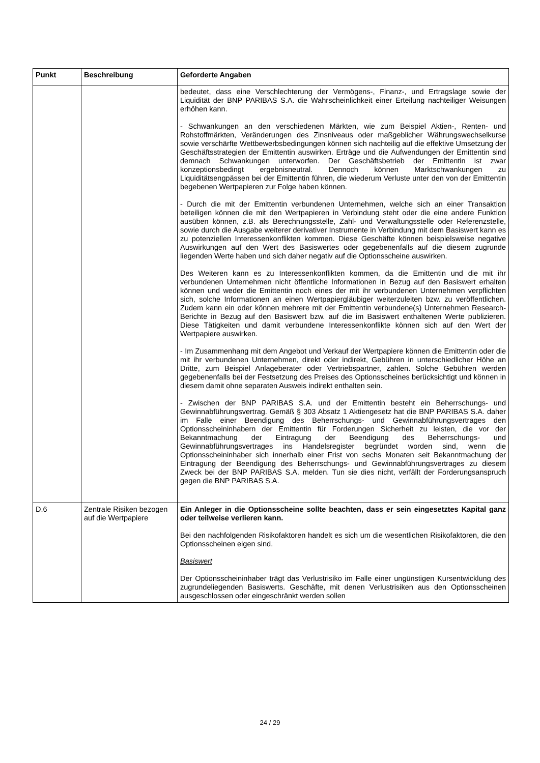| Punkt | Beschreibung | Geforderte Angaben |
| --- | --- | --- |
| | | bedeutet, dass eine Verschlechterung der Vermögens-, Finanz-, und Ertragslage sowie der Liquidität der BNP PARIBAS S.A. die Wahrscheinlichkeit einer Erteilung nachteiliger Weisungen erhöhen kann. - Schwankungen an den verschiedenen Märkten, wie zum Beispiel Aktien-, Renten- und Rohstoffmärkten, Veränderungen des Zinsniveaus oder maßgeblicher Währungswechselkurse sowie verschärfte Wettbewerbsbedingungen können sich nachteilig auf die effektive Umsetzung der Geschäftsstrategien der Emittentin auswirken. Erträge und die Aufwendungen der Emittentin sind demnach Schwankungen unterworfen. Der Geschäftsbetrieb der Emittentin ist zwar konzeptionsbedingt ergebnisneutral. Dennoch können Marktschwankungen zu Liquiditätsengpässen bei der Emittentin führen, die wiederum Verluste unter den von der Emittentin begebenen Wertpapieren zur Folge haben können. - Durch die mit der Emittentin verbundenen Unternehmen, welche sich an einer Transaktion beteiligen können die mit den Wertpapieren in Verbindung steht oder die eine andere Funktion ausüben können, z.B. als Berechnungsstelle, Zahl- und Verwaltungsstelle oder Referenzstelle, sowie durch die Ausgabe weiterer derivativer Instrumente in Verbindung mit dem Basiswert kann es zu potenziellen Interessenkonflikten kommen. Diese Geschäfte können beispielsweise negative Auswirkungen auf den Wert des Basiswertes oder gegebenenfalls auf die diesem zugrunde liegenden Werte haben und sich daher negativ auf die Optionsscheine auswirken. Des Weiteren kann es zu Interessenkonflikten kommen, da die Emittentin und die mit ihr verbundenen Unternehmen nicht öffentliche Informationen in Bezug auf den Basiswert erhalten können und weder die Emittentin noch eines der mit ihr verbundenen Unternehmen verpflichten sich, solche Informationen an einen Wertpapiergläubiger weiterzuleiten bzw. zu veröffentlichen. Zudem kann ein oder können mehrere mit der Emittentin verbundene(s) Unternehmen Research-Berichte in Bezug auf den Basiswert bzw. auf die im Basiswert enthaltenen Werte publizieren. Diese Tätigkeiten und damit verbundene Interessenkonflikte können sich auf den Wert der Wertpapiere auswirken. - Im Zusammenhang mit dem Angebot und Verkauf der Wertpapiere können die Emittentin oder die mit ihr verbundenen Unternehmen, direkt oder indirekt, Gebühren in unterschiedlicher Höhe an Dritte, zum Beispiel Anlageberater oder Vertriebspartner, zahlen. Solche Gebühren werden gegebenenfalls bei der Festsetzung des Preises des Optionsscheines berücksichtigt und können in diesem damit ohne separaten Ausweis indirekt enthalten sein. - Zwischen der BNP PARIBAS S.A. und der Emittentin besteht ein Beherrschungs- und Gewinnabführungsvertrag. Gemäß § 303 Absatz 1 Aktiengesetz hat die BNP PARIBAS S.A. daher im Falle einer Beendigung des Beherrschungs- und Gewinnabführungsvertrages den Optionsscheininhabern der Emittentin für Forderungen Sicherheit zu leisten, die vor der Bekanntmachung der Eintragung der Beendigung des Beherrschungs- und Gewinnabführungsvertrages ins Handelsregister begründet worden sind, wenn die Optionsscheininhaber sich innerhalb einer Frist von sechs Monaten seit Bekanntmachung der Eintragung der Beendigung des Beherrschungs- und Gewinnabführungsvertrages zu diesem Zweck bei der BNP PARIBAS S.A. melden. Tun sie dies nicht, verfällt der Forderungsanspruch gegen die BNP PARIBAS S.A. |
| D.6 | Zentrale Risiken bezogen auf die Wertpapiere | Ein Anleger in die Optionsscheine sollte beachten, dass er sein eingesetztes Kapital ganz oder teilweise verlieren kann. Bei den nachfolgenden Risikofaktoren handelt es sich um die wesentlichen Risikofaktoren, die den Optionsscheinen eigen sind. Basiswert Der Optionsscheininhaber trägt das Verlustrisiko im Falle einer ungünstigen Kursentwicklung des zugrundeliegenden Basiswerts. Geschäfte, mit denen Verlustrisiken aus den Optionsscheinen ausgeschlossen oder eingeschränkt werden sollen |
24 / 29